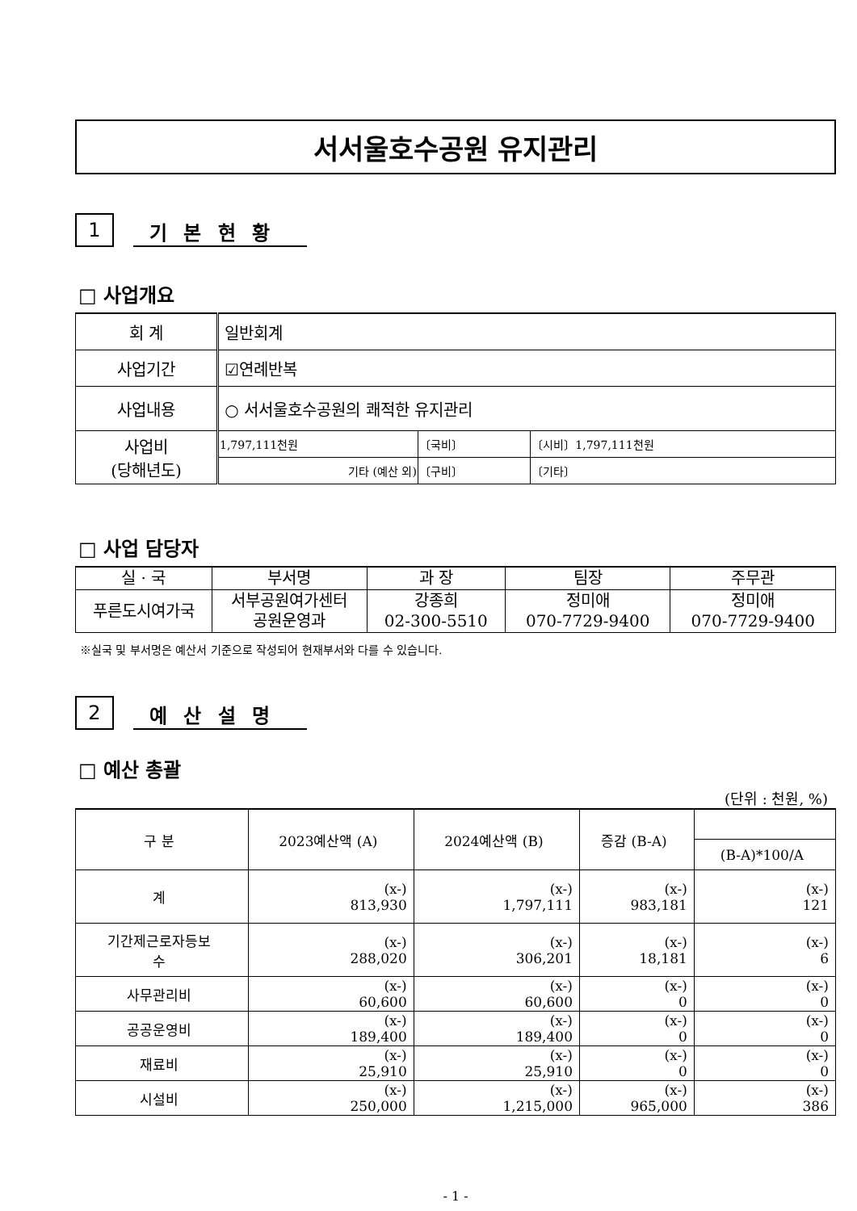서서울호수공원 유지관리
1
기 본 현 황
□ 사업개요
| 회 계 | 일반회계 | | |
| 사업기간 | ☑연례반복 | | |
| 사업내용 | ○ 서서울호수공원의 쾌적한 유지관리 | | |
| 사업비 (당해년도) | 1,797,111천원 | 〔국비〕 | 〔시비〕1,797,111천원 |
| | 기타 (예산 외) | 〔구비〕 | 〔기타〕 |
□ 사업 담당자
| 실 · 국 | 부서명 | 과 장 | 팀장 | 주무관 |
| --- | --- | --- | --- | --- |
| 푸른도시여가국 | 서부공원여가센터 공원운영과 | 강종희 02-300-5510 | 정미애 070-7729-9400 | 정미애 070-7729-9400 |
※실국 및 부서명은 예산서 기준으로 작성되어 현재부서와 다를 수 있습니다.
2
예 산 설 명
□ 예산 총괄
(단위 : 천원, %)
| 구 분 | 2023예산액 (A) | 2024예산액 (B) | 증감 (B-A) | |
| --- | --- | --- | --- | --- |
| | | | | (B-A)*100/A |
| 계 | (x-) 813,930 | (x-) 1,797,111 | (x-) 983,181 | (x-) 121 |
| 기간제근로자등보 수 | (x-) 288,020 | (x-) 306,201 | (x-) 18,181 | (x-) 6 |
| 사무관리비 | (x-) 60,600 | (x-) 60,600 | (x-) 0 | (x-) 0 |
| 공공운영비 | (x-) 189,400 | (x-) 189,400 | (x-) 0 | (x-) 0 |
| 재료비 | (x-) 25,910 | (x-) 25,910 | (x-) 0 | (x-) 0 |
| 시설비 | (x-) 250,000 | (x-) 1,215,000 | (x-) 965,000 | (x-) 386 |
- 1 -